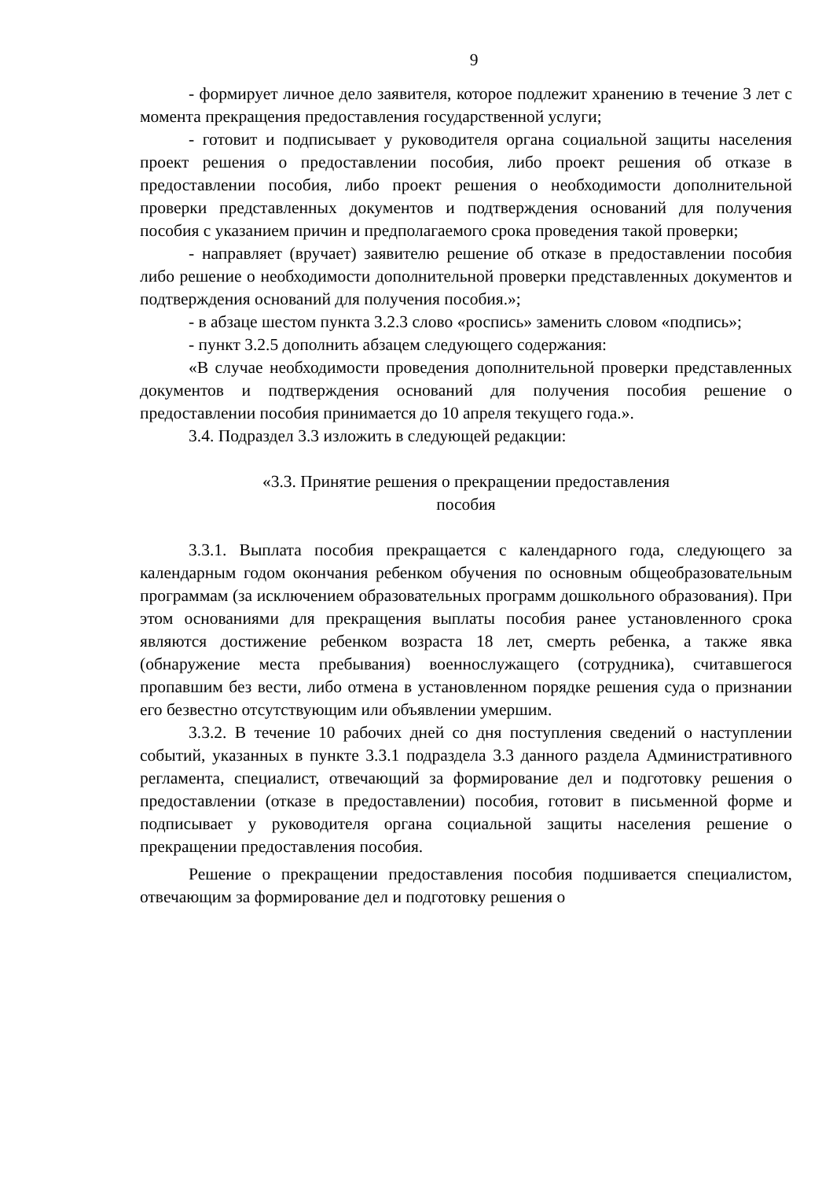9
- формирует личное дело заявителя, которое подлежит хранению в течение 3 лет с момента прекращения предоставления государственной услуги;
- готовит и подписывает у руководителя органа социальной защиты населения проект решения о предоставлении пособия, либо проект решения об отказе в предоставлении пособия, либо проект решения о необходимости дополнительной проверки представленных документов и подтверждения оснований для получения пособия с указанием причин и предполагаемого срока проведения такой проверки;
- направляет (вручает) заявителю решение об отказе в предоставлении пособия либо решение о необходимости дополнительной проверки представленных документов и подтверждения оснований для получения пособия.»;
- в абзаце шестом пункта 3.2.3 слово «роспись» заменить словом «подпись»;
- пункт 3.2.5 дополнить абзацем следующего содержания:
«В случае необходимости проведения дополнительной проверки представленных документов и подтверждения оснований для получения пособия решение о предоставлении пособия принимается до 10 апреля текущего года.».
3.4. Подраздел 3.3 изложить в следующей редакции:
«3.3. Принятие решения о прекращении предоставления
пособия
3.3.1. Выплата пособия прекращается с календарного года, следующего за календарным годом окончания ребенком обучения по основным общеобразовательным программам (за исключением образовательных программ дошкольного образования). При этом основаниями для прекращения выплаты пособия ранее установленного срока являются достижение ребенком возраста 18 лет, смерть ребенка, а также явка (обнаружение места пребывания) военнослужащего (сотрудника), считавшегося пропавшим без вести, либо отмена в установленном порядке решения суда о признании его безвестно отсутствующим или объявлении умершим.
3.3.2. В течение 10 рабочих дней со дня поступления сведений о наступлении событий, указанных в пункте 3.3.1 подраздела 3.3 данного раздела Административного регламента, специалист, отвечающий за формирование дел и подготовку решения о предоставлении (отказе в предоставлении) пособия, готовит в письменной форме и подписывает у руководителя органа социальной защиты населения решение о прекращении предоставления пособия.
Решение о прекращении предоставления пособия подшивается специалистом, отвечающим за формирование дел и подготовку решения о